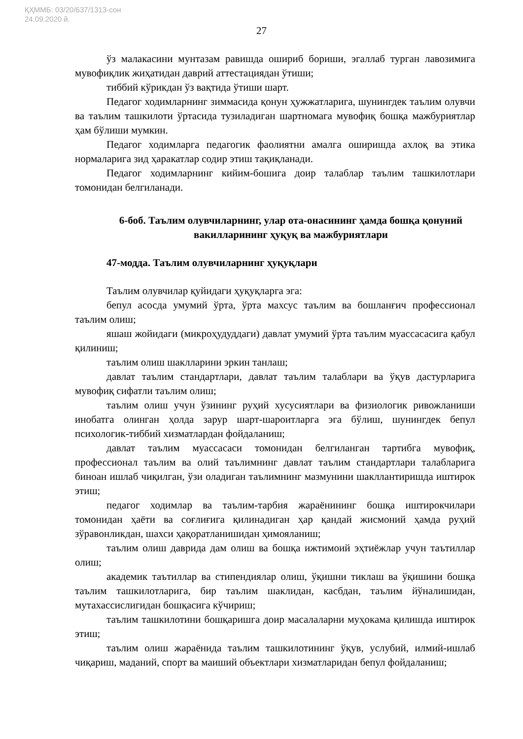ҚҲММБ: 03/20/637/1313-сон
24.09.2020 й.
27
ўз малакасини мунтазам равишда ошириб бориши, эгаллаб турган лавозимига мувофиқлик жиҳатидан даврий аттестациядан ўтиши;
тиббий кўрикдан ўз вақтида ўтиши шарт.
Педагог ходимларнинг зиммасида қонун ҳужжатларига, шунингдек таълим олувчи ва таълим ташкилоти ўртасида тузиладиган шартномага мувофиқ бошқа мажбуриятлар ҳам бўлиши мумкин.
Педагог ходимларга педагогик фаолиятни амалга оширишда ахлоқ ва этика нормаларига зид ҳаракатлар содир этиш тақиқланади.
Педагог ходимларнинг кийим-бошига доир талаблар таълим ташкилотлари томонидан белгиланади.
6-боб. Таълим олувчиларнинг, улар ота-онасининг ҳамда бошқа қонуний вакилларининг ҳуқуқ ва мажбуриятлари
47-модда. Таълим олувчиларнинг ҳуқуқлари
Таълим олувчилар қуйидаги ҳуқуқларга эга:
бепул асосда умумий ўрта, ўрта махсус таълим ва бошланғич профессионал таълим олиш;
яшаш жойидаги (микроҳудуддаги) давлат умумий ўрта таълим муассасасига қабул қилиниш;
таълим олиш шаклларини эркин танлаш;
давлат таълим стандартлари, давлат таълим талаблари ва ўқув дастурларига мувофиқ сифатли таълим олиш;
таълим олиш учун ўзининг руҳий хусусиятлари ва физиологик ривожланиши инобатга олинган ҳолда зарур шарт-шароитларга эга бўлиш, шунингдек бепул психологик-тиббий хизматлардан фойдаланиш;
давлат таълим муассасаси томонидан белгиланган тартибга мувофиқ, профессионал таълим ва олий таълимнинг давлат таълим стандартлари талабларига биноан ишлаб чиқилган, ўзи оладиган таълимнинг мазмунини шакллантиришда иштирок этиш;
педагог ходимлар ва таълим-тарбия жараёнининг бошқа иштирокчилари томонидан ҳаёти ва соғлиғига қилинадиган ҳар қандай жисмоний ҳамда руҳий зўравонликдан, шахси ҳақоратланишидан ҳимояланиш;
таълим олиш даврида дам олиш ва бошқа ижтимоий эҳтиёжлар учун таътиллар олиш;
академик таътиллар ва стипендиялар олиш, ўқишни тиклаш ва ўқишини бошқа таълим ташкилотларига, бир таълим шаклидан, касбдан, таълим йўналишидан, мутахассислигидан бошқасига кўчириш;
таълим ташкилотини бошқаришга доир масалаларни муҳокама қилишда иштирок этиш;
таълим олиш жараёнида таълим ташкилотининг ўқув, услубий, илмий-ишлаб чиқариш, маданий, спорт ва маиший объектлари хизматларидан бепул фойдаланиш;